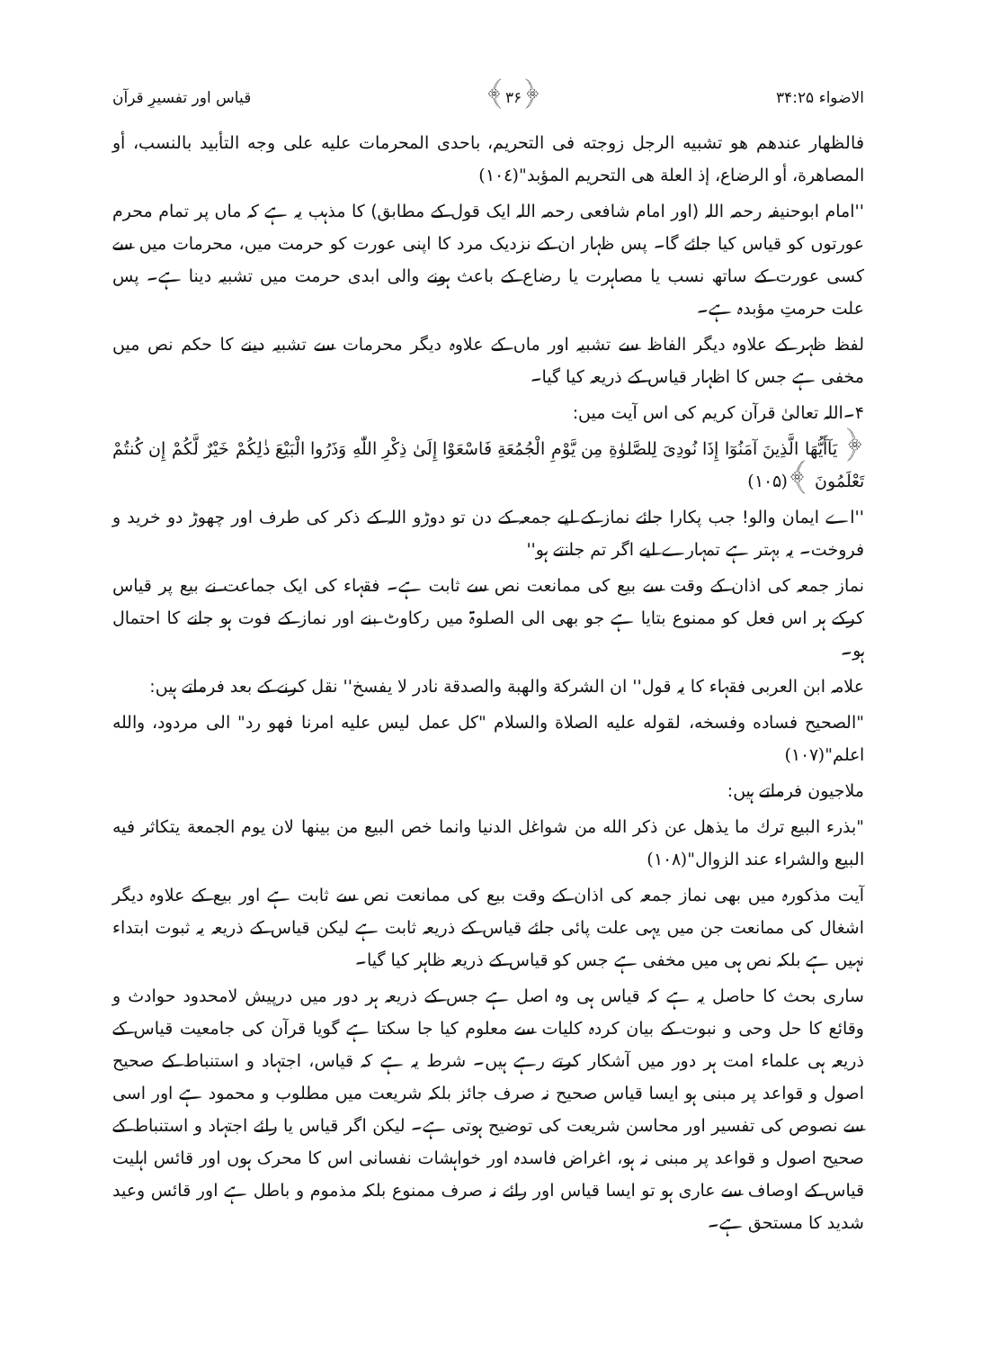الاضواء ۳۴:۲۵ ﴿۳۶﴾ قیاس اور تفسیرِ قرآن
فالظهار عندهم هو تشبيه الرجل زوجته فى التحريم، باحدى المحرمات عليه على وجه التأبيد بالنسب، أو المصاهرة، أو الرضاع، إذ العلة هى التحريم المؤبد"(١٠٤)
''امام ابوحنیفہ رحمہ اللہ (اور امام شافعی رحمہ اللہ ایک قول کے مطابق) کا مذہب یہ ہے کہ ماں پر تمام محرم عورتوں کو قیاس کیا جائے گا۔ پس ظہار ان کے نزدیک مرد کا اپنی عورت کو حرمت میں، محرمات میں سے کسی عورت کے ساتھ نسب یا مصاہرت یا رضاع کے باعث ہونے والی ابدی حرمت میں تشبیہ دینا ہے۔ پس علت حرمتِ مؤبدہ ہے۔
لفظ ظہر کے علاوہ دیگر الفاظ سے تشبیہ اور ماں کے علاوہ دیگر محرمات سے تشبیہ دینے کا حکم نص میں مخفی ہے جس کا اظہار قیاس کے ذریعہ کیا گیا۔
۴۔اللہ تعالیٰ قرآن کریم کی اس آیت میں:
﴿ يَآأَيُّهَا الَّذِينَ آمَنُوٓا إِذَا نُودِىَ لِلصَّلوٰةِ مِن يَّوْمِ الْجُمُعَةِ فَاسْعَوْا إِلَىٰ ذِكْرِ اللّٰهِ وَذَرُوا الْبَيْعَ ذٰلِكُمْ خَيْرٌ لَّكُمْ إِن كُنتُمْ تَعْلَمُونَ ﴾(۱۰۵)
''اے ایمان والو! جب پکارا جائے نماز کے لیے جمعہ کے دن تو دوڑو اللہ کے ذکر کی طرف اور چھوڑ دو خرید و فروخت۔ یہ بہتر ہے تمہارے لیے اگر تم جانتے ہو''
نماز جمعہ کی اذان کے وقت سے بیع کی ممانعت نص سے ثابت ہے۔ فقہاء کی ایک جماعت نے بیع پر قیاس کرکے ہر اس فعل کو ممنوع بتایا ہے جو بھی الی الصلوۃ میں رکاوٹ بنے اور نماز کے فوت ہو جانے کا احتمال ہو۔
علامہ ابن العربی فقہاء کا یہ قول'' ان الشركة والهبة والصدقة نادر لا يفسخ'' نقل کرنے کے بعد فرماتے ہیں:
"الصحيح فساده وفسخه، لقوله عليه الصلاة والسلام "كل عمل ليس عليه امرنا فهو رد" الى مردود، والله اعلم"(١٠٧)
ملاجیون فرماتے ہیں:
"بذرء البيع ترك ما يذهل عن ذكر الله من شواغل الدنيا وانما خص البيع من بينها لان يوم الجمعة يتكاثر فيه البيع والشراء عند الزوال"(١٠٨)
آیت مذکورہ میں بھی نماز جمعہ کی اذان کے وقت بیع کی ممانعت نص سے ثابت ہے اور بیع کے علاوہ دیگر اشغال کی ممانعت جن میں یہی علت پائی جائے قیاس کے ذریعہ ثابت ہے لیکن قیاس کے ذریعہ یہ ثبوت ابتداء نہیں ہے بلکہ نص ہی میں مخفی ہے جس کو قیاس کے ذریعہ ظاہر کیا گیا۔
ساری بحث کا حاصل یہ ہے کہ قیاس ہی وہ اصل ہے جس کے ذریعہ ہر دور میں درپیش لامحدود حوادث و وقائع کا حل وحی و نبوت کے بیان کردہ کلیات سے معلوم کیا جا سکتا ہے گویا قرآن کی جامعیت قیاس کے ذریعہ ہی علماء امت ہر دور میں آشکار کرتے رہے ہیں۔ شرط یہ ہے کہ قیاس، اجتہاد و استنباط کے صحیح اصول و قواعد پر مبنی ہو ایسا قیاس صحیح نہ صرف جائز بلکہ شریعت میں مطلوب و محمود ہے اور اسی سے نصوص کی تفسیر اور محاسن شریعت کی توضیح ہوتی ہے۔ لیکن اگر قیاس یا رائے اجتہاد و استنباط کے صحیح اصول و قواعد پر مبنی نہ ہو، اغراض فاسدہ اور خواہشات نفسانی اس کا محرک ہوں اور قائس اہلیت قیاس کے اوصاف سے عاری ہو تو ایسا قیاس اور رائے نہ صرف ممنوع بلکہ مذموم و باطل ہے اور قائس وعید شدید کا مستحق ہے۔